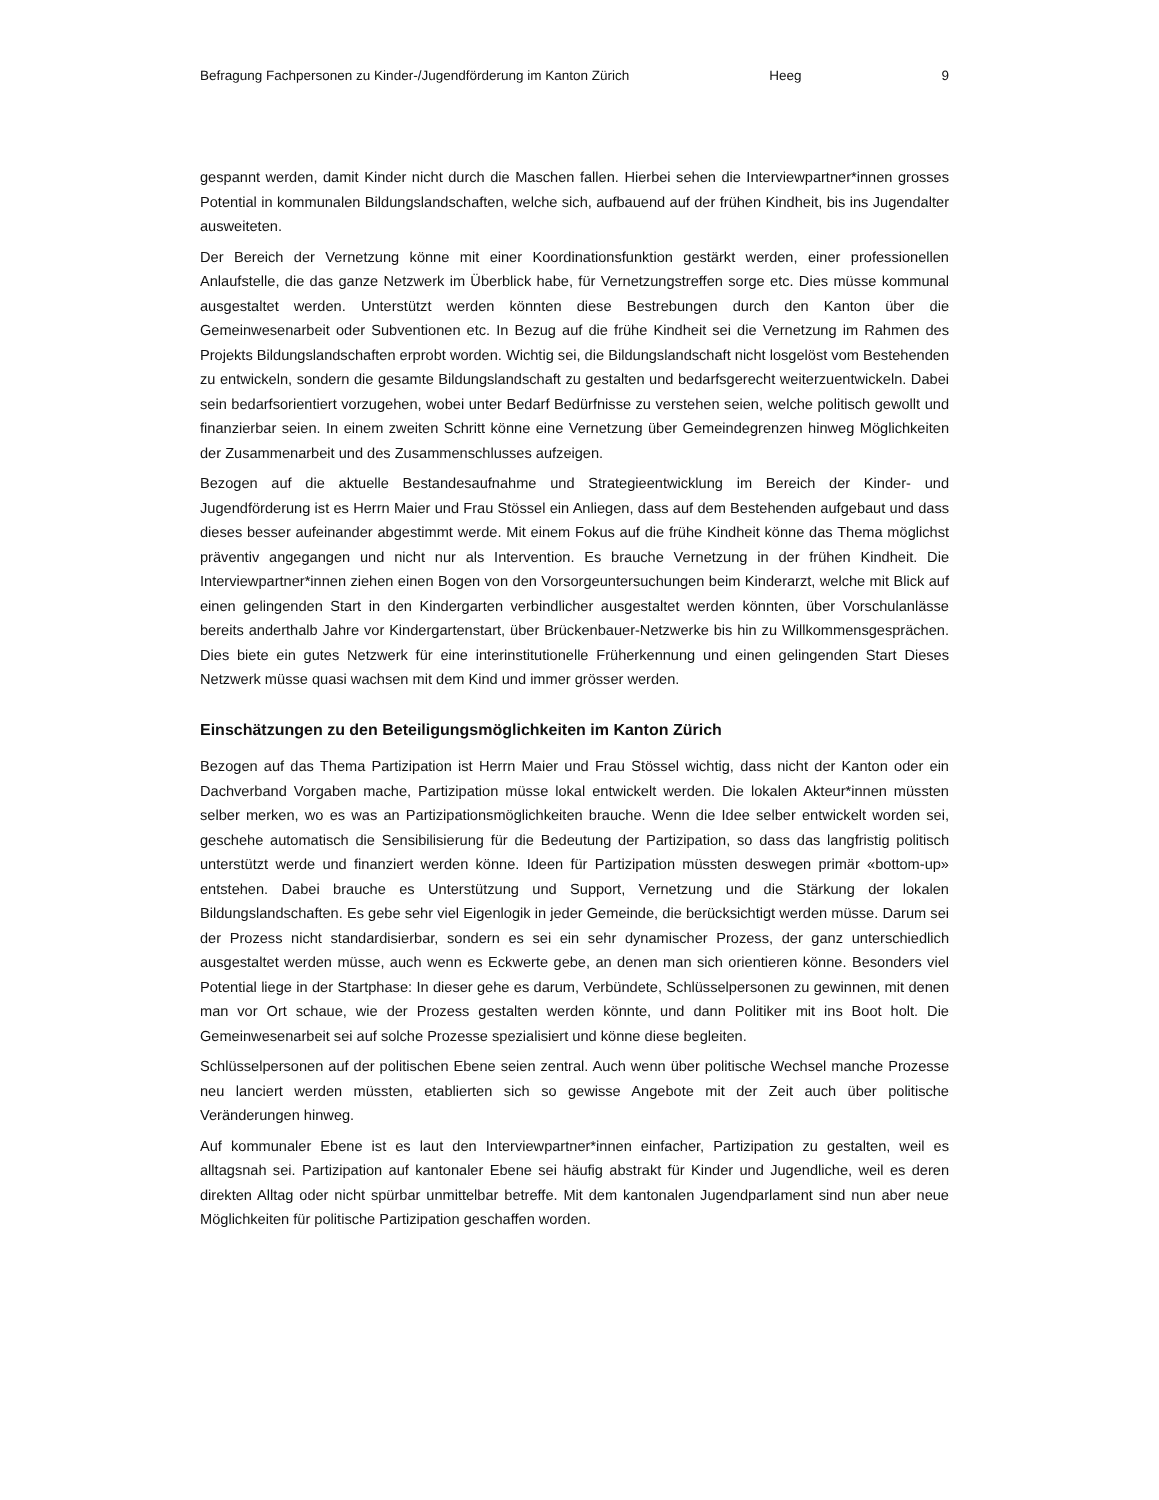Befragung Fachpersonen zu Kinder-/Jugendförderung im Kanton Zürich Heeg 9
gespannt werden, damit Kinder nicht durch die Maschen fallen. Hierbei sehen die Interviewpartner*innen grosses Potential in kommunalen Bildungslandschaften, welche sich, aufbauend auf der frühen Kindheit, bis ins Jugendalter ausweiteten.
Der Bereich der Vernetzung könne mit einer Koordinationsfunktion gestärkt werden, einer professionellen Anlaufstelle, die das ganze Netzwerk im Überblick habe, für Vernetzungstreffen sorge etc. Dies müsse kommunal ausgestaltet werden. Unterstützt werden könnten diese Bestrebungen durch den Kanton über die Gemeinwesenarbeit oder Subventionen etc. In Bezug auf die frühe Kindheit sei die Vernetzung im Rahmen des Projekts Bildungslandschaften erprobt worden. Wichtig sei, die Bildungslandschaft nicht losgelöst vom Bestehenden zu entwickeln, sondern die gesamte Bildungslandschaft zu gestalten und bedarfsgerecht weiterzuentwickeln. Dabei sein bedarfsorientiert vorzugehen, wobei unter Bedarf Bedürfnisse zu verstehen seien, welche politisch gewollt und finanzierbar seien. In einem zweiten Schritt könne eine Vernetzung über Gemeindegrenzen hinweg Möglichkeiten der Zusammenarbeit und des Zusammenschlusses aufzeigen.
Bezogen auf die aktuelle Bestandesaufnahme und Strategieentwicklung im Bereich der Kinder- und Jugendförderung ist es Herrn Maier und Frau Stössel ein Anliegen, dass auf dem Bestehenden aufgebaut und dass dieses besser aufeinander abgestimmt werde. Mit einem Fokus auf die frühe Kindheit könne das Thema möglichst präventiv angegangen und nicht nur als Intervention. Es brauche Vernetzung in der frühen Kindheit. Die Interviewpartner*innen ziehen einen Bogen von den Vorsorgeuntersuchungen beim Kinderarzt, welche mit Blick auf einen gelingenden Start in den Kindergarten verbindlicher ausgestaltet werden könnten, über Vorschulanlässe bereits anderthalb Jahre vor Kindergartenstart, über Brückenbauer-Netzwerke bis hin zu Willkommensgesprächen. Dies biete ein gutes Netzwerk für eine interinstitutionelle Früherkennung und einen gelingenden Start Dieses Netzwerk müsse quasi wachsen mit dem Kind und immer grösser werden.
Einschätzungen zu den Beteiligungsmöglichkeiten im Kanton Zürich
Bezogen auf das Thema Partizipation ist Herrn Maier und Frau Stössel wichtig, dass nicht der Kanton oder ein Dachverband Vorgaben mache, Partizipation müsse lokal entwickelt werden. Die lokalen Akteur*innen müssten selber merken, wo es was an Partizipationsmöglichkeiten brauche. Wenn die Idee selber entwickelt worden sei, geschehe automatisch die Sensibilisierung für die Bedeutung der Partizipation, so dass das langfristig politisch unterstützt werde und finanziert werden könne. Ideen für Partizipation müssten deswegen primär «bottom-up» entstehen. Dabei brauche es Unterstützung und Support, Vernetzung und die Stärkung der lokalen Bildungslandschaften. Es gebe sehr viel Eigenlogik in jeder Gemeinde, die berücksichtigt werden müsse. Darum sei der Prozess nicht standardisierbar, sondern es sei ein sehr dynamischer Prozess, der ganz unterschiedlich ausgestaltet werden müsse, auch wenn es Eckwerte gebe, an denen man sich orientieren könne. Besonders viel Potential liege in der Startphase: In dieser gehe es darum, Verbündete, Schlüsselpersonen zu gewinnen, mit denen man vor Ort schaue, wie der Prozess gestalten werden könnte, und dann Politiker mit ins Boot holt. Die Gemeinwesenarbeit sei auf solche Prozesse spezialisiert und könne diese begleiten.
Schlüsselpersonen auf der politischen Ebene seien zentral. Auch wenn über politische Wechsel manche Prozesse neu lanciert werden müssten, etablierten sich so gewisse Angebote mit der Zeit auch über politische Veränderungen hinweg.
Auf kommunaler Ebene ist es laut den Interviewpartner*innen einfacher, Partizipation zu gestalten, weil es alltagsnah sei. Partizipation auf kantonaler Ebene sei häufig abstrakt für Kinder und Jugendliche, weil es deren direkten Alltag oder nicht spürbar unmittelbar betreffe. Mit dem kantonalen Jugendparlament sind nun aber neue Möglichkeiten für politische Partizipation geschaffen worden.